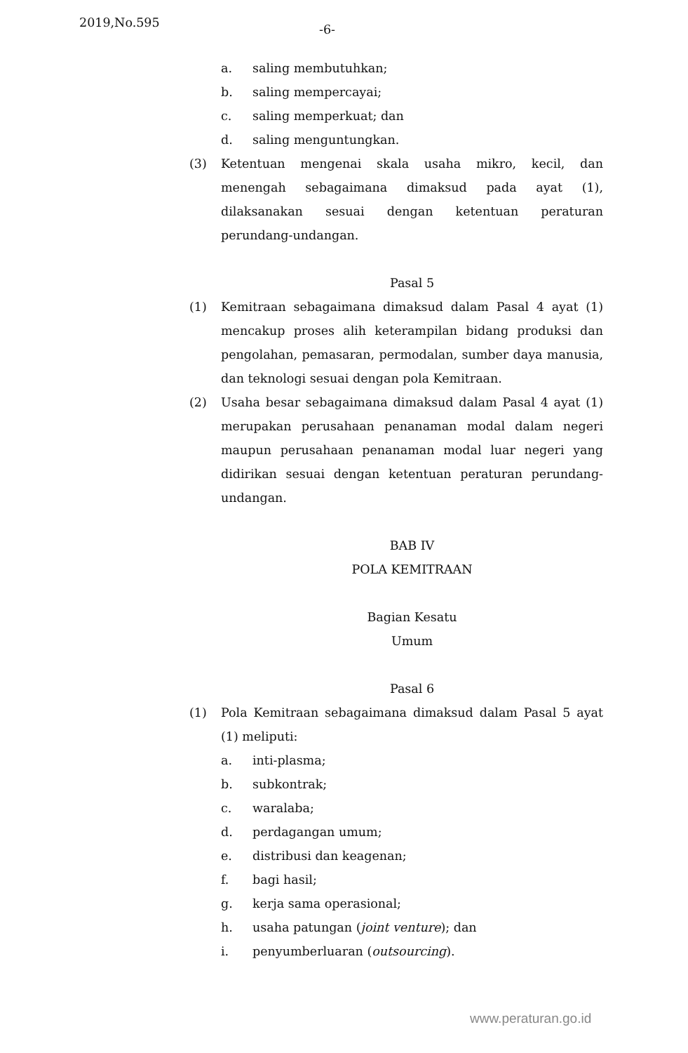2019,No.595 -6-
a. saling membutuhkan;
b. saling mempercayai;
c. saling memperkuat; dan
d. saling menguntungkan.
(3) Ketentuan mengenai skala usaha mikro, kecil, dan menengah sebagaimana dimaksud pada ayat (1), dilaksanakan sesuai dengan ketentuan peraturan perundang-undangan.
Pasal 5
(1) Kemitraan sebagaimana dimaksud dalam Pasal 4 ayat (1) mencakup proses alih keterampilan bidang produksi dan pengolahan, pemasaran, permodalan, sumber daya manusia, dan teknologi sesuai dengan pola Kemitraan.
(2) Usaha besar sebagaimana dimaksud dalam Pasal 4 ayat (1) merupakan perusahaan penanaman modal dalam negeri maupun perusahaan penanaman modal luar negeri yang didirikan sesuai dengan ketentuan peraturan perundang-undangan.
BAB IV
POLA KEMITRAAN
Bagian Kesatu
Umum
Pasal 6
(1) Pola Kemitraan sebagaimana dimaksud dalam Pasal 5 ayat (1) meliputi:
a. inti-plasma;
b. subkontrak;
c. waralaba;
d. perdagangan umum;
e. distribusi dan keagenan;
f. bagi hasil;
g. kerja sama operasional;
h. usaha patungan (joint venture); dan
i. penyumberluaran (outsourcing).
www.peraturan.go.id